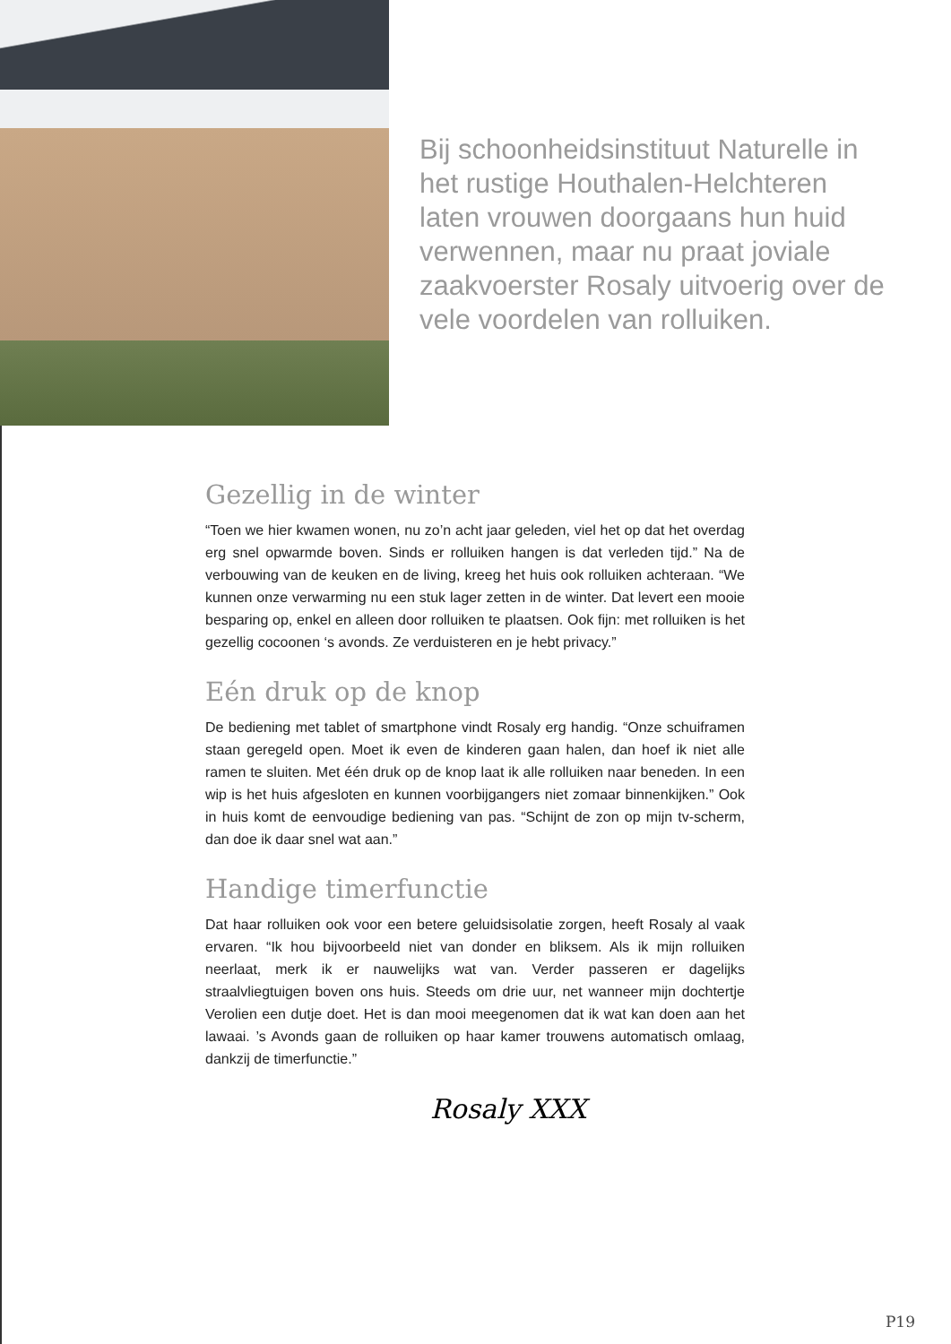Bij schoonheidsinstituut Naturelle in het rustige Houthalen-Helchteren laten vrouwen doorgaans hun huid verwennen, maar nu praat joviale zaakvoerster Rosaly uitvoerig over de vele voordelen van rolluiken.
Gezellig in de winter
“Toen we hier kwamen wonen, nu zo’n acht jaar geleden, viel het op dat het overdag erg snel opwarmde boven. Sinds er rolluiken hangen is dat verleden tijd.” Na de verbouwing van de keuken en de living, kreeg het huis ook rolluiken achteraan. “We kunnen onze verwarming nu een stuk lager zetten in de winter. Dat levert een mooie besparing op, enkel en alleen door rolluiken te plaatsen. Ook fijn: met rolluiken is het gezellig cocoonen ‘s avonds. Ze verduisteren en je hebt privacy.”
Eén druk op de knop
De bediening met tablet of smartphone vindt Rosaly erg handig. “Onze schuiframen staan geregeld open. Moet ik even de kinderen gaan halen, dan hoef ik niet alle ramen te sluiten. Met één druk op de knop laat ik alle rolluiken naar beneden. In een wip is het huis afgesloten en kunnen voorbijgangers niet zomaar binnenkijken.” Ook in huis komt de eenvoudige bediening van pas. “Schijnt de zon op mijn tv-scherm, dan doe ik daar snel wat aan.”
Handige timerfunctie
Dat haar rolluiken ook voor een betere geluidsisolatie zorgen, heeft Rosaly al vaak ervaren. “Ik hou bijvoorbeeld niet van donder en bliksem. Als ik mijn rolluiken neerlaat, merk ik er nauwelijks wat van. Verder passeren er dagelijks straalvliegtuigen boven ons huis. Steeds om drie uur, net wanneer mijn dochtertje Verolien een dutje doet. Het is dan mooi meegenomen dat ik wat kan doen aan het lawaai. ’s Avonds gaan de rolluiken op haar kamer trouwens automatisch omlaag, dankzij de timerfunctie.”
Rosaly XXX
P19